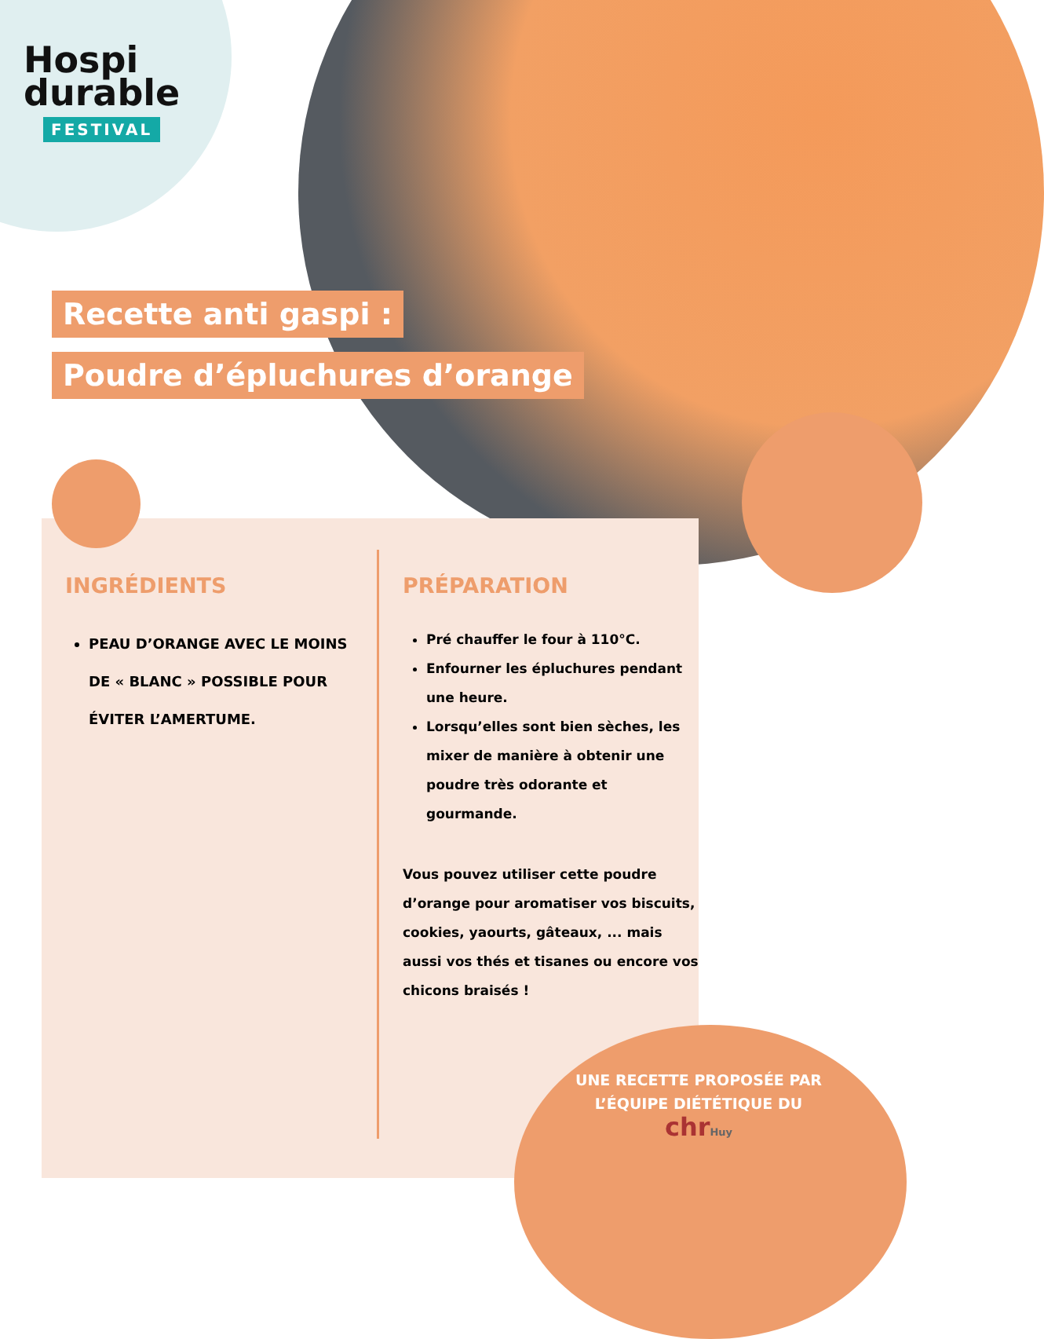Hospi
durable
FESTIVAL
Recette anti gaspi :
Poudre d’épluchures d’orange
INGRÉDIENTS
PEAU D’ORANGE AVEC LE MOINS DE « BLANC » POSSIBLE POUR ÉVITER L’AMERTUME.
PRÉPARATION
Pré chauffer le four à 110°C.
Enfourner les épluchures pendant une heure.
Lorsqu’elles sont bien sèches, les mixer de manière à obtenir une poudre très odorante et gourmande.
Vous pouvez utiliser cette poudre d’orange pour aromatiser vos biscuits, cookies, yaourts, gâteaux, ... mais aussi vos thés et tisanes ou encore vos chicons braisés !
UNE RECETTE PROPOSÉE PAR L’ÉQUIPE DIÉTÉTIQUE DU
chr Huy